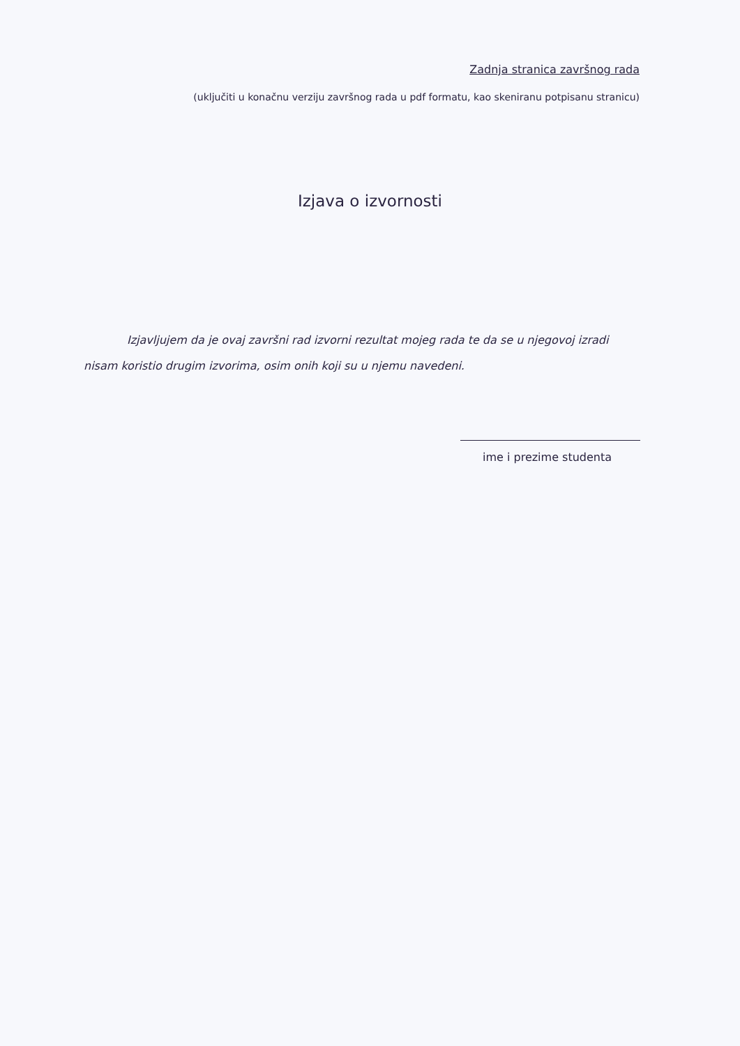Zadnja stranica završnog rada
(uključiti u konačnu verziju završnog rada u pdf formatu, kao skeniranu potpisanu stranicu)
Izjava o izvornosti
Izjavljujem da je ovaj završni rad izvorni rezultat mojeg rada te da se u njegovoj izradi nisam koristio drugim izvorima, osim onih koji su u njemu navedeni.
ime i prezime studenta